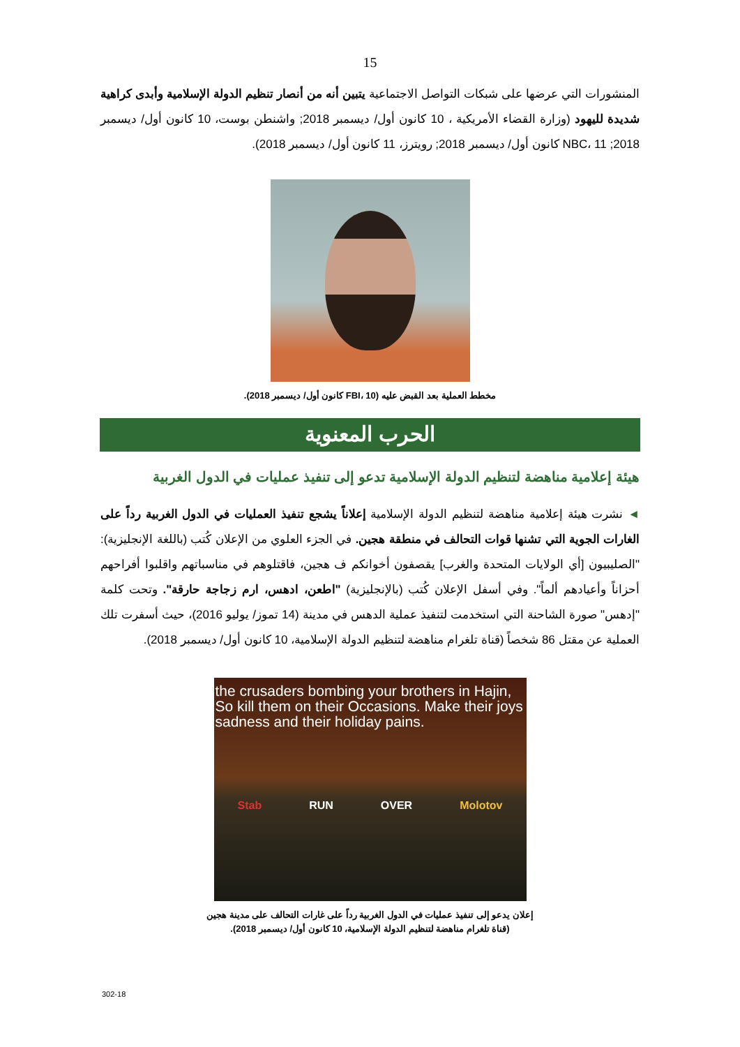15
المنشورات التي عرضها على شبكات التواصل الاجتماعية يتبين أنه من أنصار تنظيم الدولة الإسلامية وأبدى كراهية شديدة لليهود (وزارة القضاء الأمريكية ، 10 كانون أول/ ديسمبر 2018; واشنطن بوست، 10 كانون أول/ ديسمبر 2018; NBC، 11 كانون أول/ ديسمبر 2018; رويترز، 11 كانون أول/ ديسمبر 2018).
مخطط العملية بعد القبض عليه (FBI، 10 كانون أول/ ديسمبر 2018).
الحرب المعنوية
هيئة إعلامية مناهضة لتنظيم الدولة الإسلامية تدعو إلى تنفيذ عمليات في الدول الغربية
◄ نشرت هيئة إعلامية مناهضة لتنظيم الدولة الإسلامية إعلاناً يشجع تنفيذ العمليات في الدول الغربية رداً على الغارات الجوية التي تشنها قوات التحالف في منطقة هجين. في الجزء العلوي من الإعلان كُتب (باللغة الإنجليزية): "الصليبيون [أي الولايات المتحدة والغرب] يقصفون أخوانكم ف هجين، فاقتلوهم في مناسباتهم واقلبوا أفراحهم أحزاناً وأعيادهم ألماً". وفي أسفل الإعلان كُتب (بالإنجليزية) "اطعن، ادهس، ارم زجاجة حارقة". وتحت كلمة "إدهس" صورة الشاحنة التي استخدمت لتنفيذ عملية الدهس في مدينة (14 تموز/ يوليو 2016)، حيث أسفرت تلك العملية عن مقتل 86 شخصاً (قناة تلغرام مناهضة لتنظيم الدولة الإسلامية، 10 كانون أول/ ديسمبر 2018).
the crusaders bombing your brothers in Hajin, So kill them on their Occasions. Make their joys sadness and their holiday pains.
Stab RUN OVER Molotov
إعلان يدعو إلى تنفيذ عمليات في الدول الغربية رداً على غارات التحالف على مدينة هجين
(قناة تلغرام مناهضة لتنظيم الدولة الإسلامية، 10 كانون أول/ ديسمبر 2018).
302-18